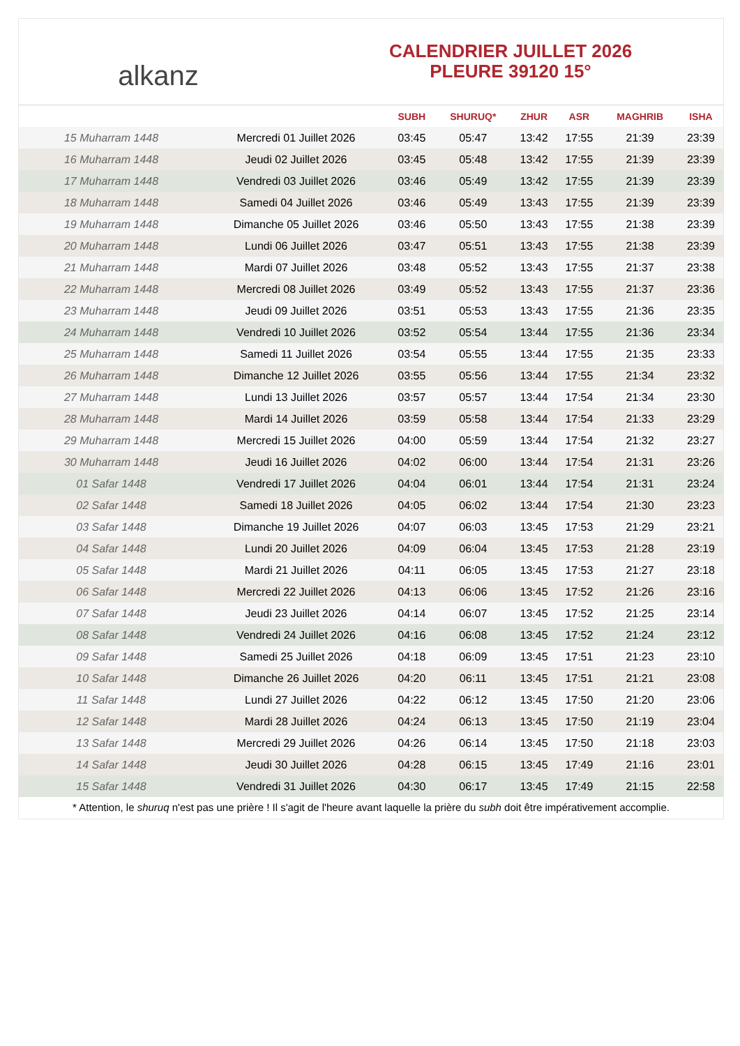alkanz
CALENDRIER JUILLET 2026
PLEURE 39120 15°
| | | SUBH | SHURUQ* | ZHUR | ASR | MAGHRIB | ISHA |
| --- | --- | --- | --- | --- | --- | --- | --- |
| 15 Muharram 1448 | Mercredi 01 Juillet 2026 | 03:45 | 05:47 | 13:42 | 17:55 | 21:39 | 23:39 |
| 16 Muharram 1448 | Jeudi 02 Juillet 2026 | 03:45 | 05:48 | 13:42 | 17:55 | 21:39 | 23:39 |
| 17 Muharram 1448 | Vendredi 03 Juillet 2026 | 03:46 | 05:49 | 13:42 | 17:55 | 21:39 | 23:39 |
| 18 Muharram 1448 | Samedi 04 Juillet 2026 | 03:46 | 05:49 | 13:43 | 17:55 | 21:39 | 23:39 |
| 19 Muharram 1448 | Dimanche 05 Juillet 2026 | 03:46 | 05:50 | 13:43 | 17:55 | 21:38 | 23:39 |
| 20 Muharram 1448 | Lundi 06 Juillet 2026 | 03:47 | 05:51 | 13:43 | 17:55 | 21:38 | 23:39 |
| 21 Muharram 1448 | Mardi 07 Juillet 2026 | 03:48 | 05:52 | 13:43 | 17:55 | 21:37 | 23:38 |
| 22 Muharram 1448 | Mercredi 08 Juillet 2026 | 03:49 | 05:52 | 13:43 | 17:55 | 21:37 | 23:36 |
| 23 Muharram 1448 | Jeudi 09 Juillet 2026 | 03:51 | 05:53 | 13:43 | 17:55 | 21:36 | 23:35 |
| 24 Muharram 1448 | Vendredi 10 Juillet 2026 | 03:52 | 05:54 | 13:44 | 17:55 | 21:36 | 23:34 |
| 25 Muharram 1448 | Samedi 11 Juillet 2026 | 03:54 | 05:55 | 13:44 | 17:55 | 21:35 | 23:33 |
| 26 Muharram 1448 | Dimanche 12 Juillet 2026 | 03:55 | 05:56 | 13:44 | 17:55 | 21:34 | 23:32 |
| 27 Muharram 1448 | Lundi 13 Juillet 2026 | 03:57 | 05:57 | 13:44 | 17:54 | 21:34 | 23:30 |
| 28 Muharram 1448 | Mardi 14 Juillet 2026 | 03:59 | 05:58 | 13:44 | 17:54 | 21:33 | 23:29 |
| 29 Muharram 1448 | Mercredi 15 Juillet 2026 | 04:00 | 05:59 | 13:44 | 17:54 | 21:32 | 23:27 |
| 30 Muharram 1448 | Jeudi 16 Juillet 2026 | 04:02 | 06:00 | 13:44 | 17:54 | 21:31 | 23:26 |
| 01 Safar 1448 | Vendredi 17 Juillet 2026 | 04:04 | 06:01 | 13:44 | 17:54 | 21:31 | 23:24 |
| 02 Safar 1448 | Samedi 18 Juillet 2026 | 04:05 | 06:02 | 13:44 | 17:54 | 21:30 | 23:23 |
| 03 Safar 1448 | Dimanche 19 Juillet 2026 | 04:07 | 06:03 | 13:45 | 17:53 | 21:29 | 23:21 |
| 04 Safar 1448 | Lundi 20 Juillet 2026 | 04:09 | 06:04 | 13:45 | 17:53 | 21:28 | 23:19 |
| 05 Safar 1448 | Mardi 21 Juillet 2026 | 04:11 | 06:05 | 13:45 | 17:53 | 21:27 | 23:18 |
| 06 Safar 1448 | Mercredi 22 Juillet 2026 | 04:13 | 06:06 | 13:45 | 17:52 | 21:26 | 23:16 |
| 07 Safar 1448 | Jeudi 23 Juillet 2026 | 04:14 | 06:07 | 13:45 | 17:52 | 21:25 | 23:14 |
| 08 Safar 1448 | Vendredi 24 Juillet 2026 | 04:16 | 06:08 | 13:45 | 17:52 | 21:24 | 23:12 |
| 09 Safar 1448 | Samedi 25 Juillet 2026 | 04:18 | 06:09 | 13:45 | 17:51 | 21:23 | 23:10 |
| 10 Safar 1448 | Dimanche 26 Juillet 2026 | 04:20 | 06:11 | 13:45 | 17:51 | 21:21 | 23:08 |
| 11 Safar 1448 | Lundi 27 Juillet 2026 | 04:22 | 06:12 | 13:45 | 17:50 | 21:20 | 23:06 |
| 12 Safar 1448 | Mardi 28 Juillet 2026 | 04:24 | 06:13 | 13:45 | 17:50 | 21:19 | 23:04 |
| 13 Safar 1448 | Mercredi 29 Juillet 2026 | 04:26 | 06:14 | 13:45 | 17:50 | 21:18 | 23:03 |
| 14 Safar 1448 | Jeudi 30 Juillet 2026 | 04:28 | 06:15 | 13:45 | 17:49 | 21:16 | 23:01 |
| 15 Safar 1448 | Vendredi 31 Juillet 2026 | 04:30 | 06:17 | 13:45 | 17:49 | 21:15 | 22:58 |
* Attention, le shuruq n'est pas une prière ! Il s'agit de l'heure avant laquelle la prière du subh doit être impérativement accomplie.